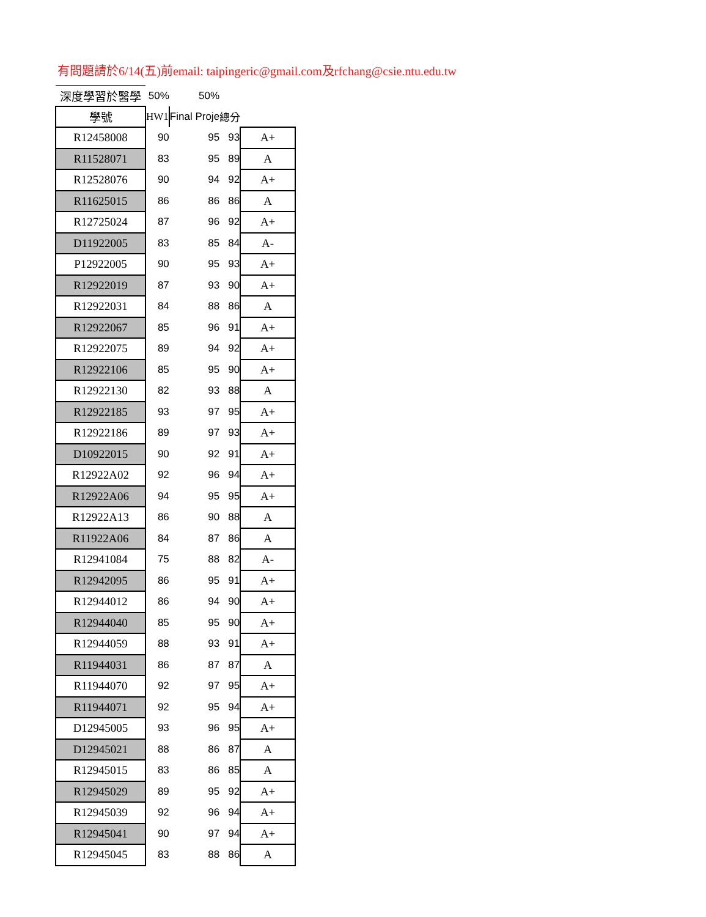有問題請於6/14(五)前email: taipingeric@gmail.com及rfchang@csie.ntu.edu.tw
| 深度學習於醫學 | 50% | 50% | | |
| 學號 | HW1 | Final Proje | 總分 | |
| R12458008 | 90 | 95 | 93 | A+ |
| R11528071 | 83 | 95 | 89 | A |
| R12528076 | 90 | 94 | 92 | A+ |
| R11625015 | 86 | 86 | 86 | A |
| R12725024 | 87 | 96 | 92 | A+ |
| D11922005 | 83 | 85 | 84 | A- |
| P12922005 | 90 | 95 | 93 | A+ |
| R12922019 | 87 | 93 | 90 | A+ |
| R12922031 | 84 | 88 | 86 | A |
| R12922067 | 85 | 96 | 91 | A+ |
| R12922075 | 89 | 94 | 92 | A+ |
| R12922106 | 85 | 95 | 90 | A+ |
| R12922130 | 82 | 93 | 88 | A |
| R12922185 | 93 | 97 | 95 | A+ |
| R12922186 | 89 | 97 | 93 | A+ |
| D10922015 | 90 | 92 | 91 | A+ |
| R12922A02 | 92 | 96 | 94 | A+ |
| R12922A06 | 94 | 95 | 95 | A+ |
| R12922A13 | 86 | 90 | 88 | A |
| R11922A06 | 84 | 87 | 86 | A |
| R12941084 | 75 | 88 | 82 | A- |
| R12942095 | 86 | 95 | 91 | A+ |
| R12944012 | 86 | 94 | 90 | A+ |
| R12944040 | 85 | 95 | 90 | A+ |
| R12944059 | 88 | 93 | 91 | A+ |
| R11944031 | 86 | 87 | 87 | A |
| R11944070 | 92 | 97 | 95 | A+ |
| R11944071 | 92 | 95 | 94 | A+ |
| D12945005 | 93 | 96 | 95 | A+ |
| D12945021 | 88 | 86 | 87 | A |
| R12945015 | 83 | 86 | 85 | A |
| R12945029 | 89 | 95 | 92 | A+ |
| R12945039 | 92 | 96 | 94 | A+ |
| R12945041 | 90 | 97 | 94 | A+ |
| R12945045 | 83 | 88 | 86 | A |